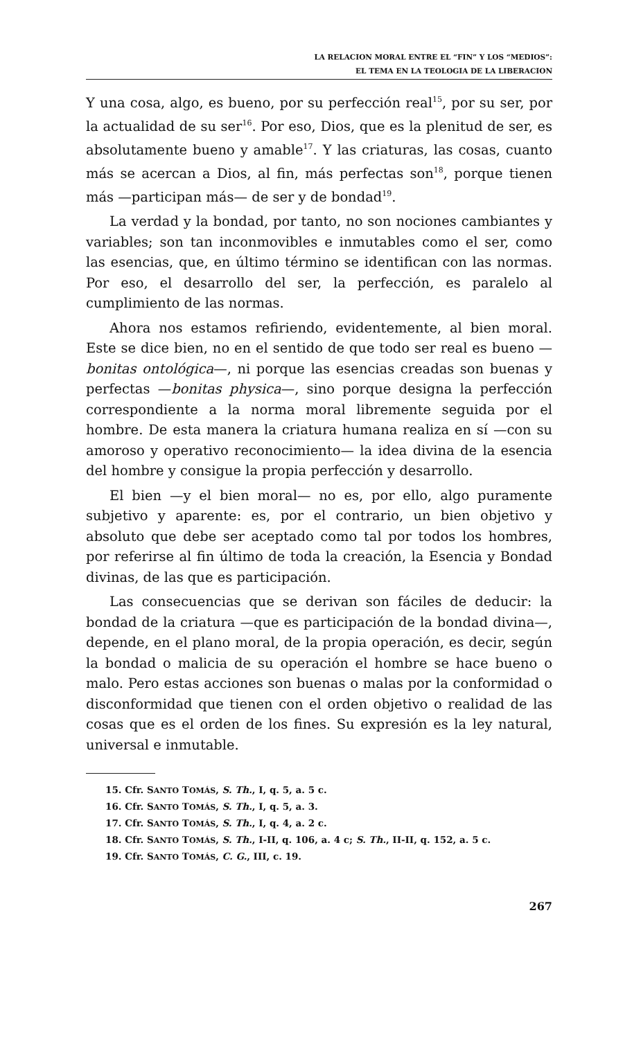LA RELACION MORAL ENTRE EL “FIN” Y LOS “MEDIOS”:
EL TEMA EN LA TEOLOGIA DE LA LIBERACION
Y una cosa, algo, es bueno, por su perfección real<sup>15</sup>, por su ser, por la actualidad de su ser<sup>16</sup>. Por eso, Dios, que es la plenitud de ser, es absolutamente bueno y amable<sup>17</sup>. Y las criaturas, las cosas, cuanto más se acercan a Dios, al fin, más perfectas son<sup>18</sup>, porque tienen más —participan más— de ser y de bondad<sup>19</sup>.
La verdad y la bondad, por tanto, no son nociones cambiantes y variables; son tan inconmovibles e inmutables como el ser, como las esencias, que, en último término se identifican con las normas. Por eso, el desarrollo del ser, la perfección, es paralelo al cumplimiento de las normas.
Ahora nos estamos refiriendo, evidentemente, al bien moral. Este se dice bien, no en el sentido de que todo ser real es bueno —bonitas ontológica—, ni porque las esencias creadas son buenas y perfectas —bonitas physica—, sino porque designa la perfección correspondiente a la norma moral libremente seguida por el hombre. De esta manera la criatura humana realiza en sí —con su amoroso y operativo reconocimiento— la idea divina de la esencia del hombre y consigue la propia perfección y desarrollo.
El bien —y el bien moral— no es, por ello, algo puramente subjetivo y aparente: es, por el contrario, un bien objetivo y absoluto que debe ser aceptado como tal por todos los hombres, por referirse al fin último de toda la creación, la Esencia y Bondad divinas, de las que es participación.
Las consecuencias que se derivan son fáciles de deducir: la bondad de la criatura —que es participación de la bondad divina—, depende, en el plano moral, de la propia operación, es decir, según la bondad o malicia de su operación el hombre se hace bueno o malo. Pero estas acciones son buenas o malas por la conformidad o disconformidad que tienen con el orden objetivo o realidad de las cosas que es el orden de los fines. Su expresión es la ley natural, universal e inmutable.
15. Cfr. SANTO TOMÁS, S. Th., I, q. 5, a. 5 c.
16. Cfr. SANTO TOMÁS, S. Th., I, q. 5, a. 3.
17. Cfr. SANTO TOMÁS, S. Th., I, q. 4, a. 2 c.
18. Cfr. SANTO TOMÁS, S. Th., I-II, q. 106, a. 4 c; S. Th., II-II, q. 152, a. 5 c.
19. Cfr. SANTO TOMÁS, C. G., III, c. 19.
267